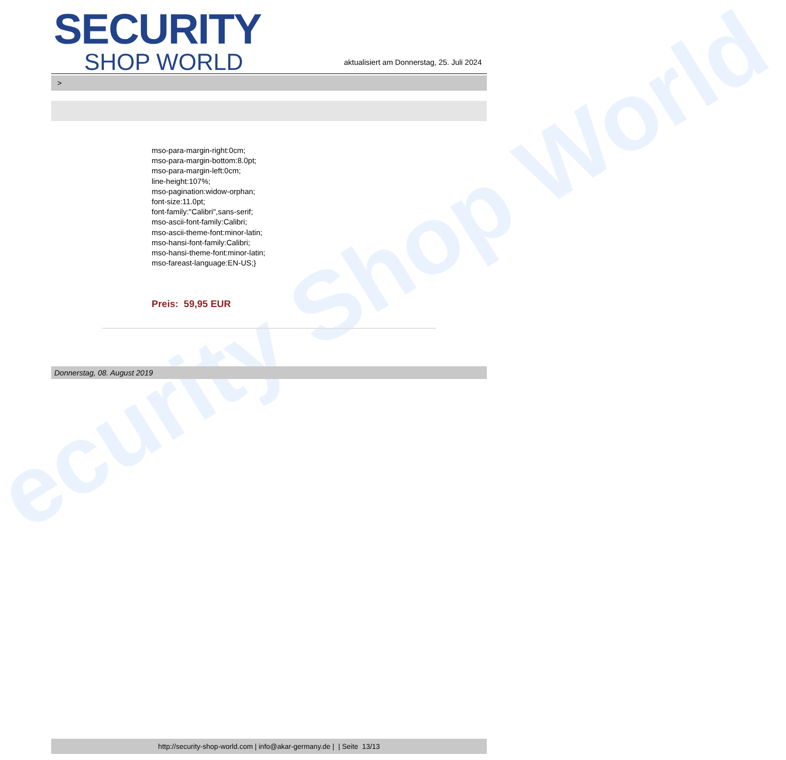ecurity Shop World
SECURITY
SHOP WORLD
aktualisiert am Donnerstag, 25. Juli 2024
>
mso-para-margin-right:0cm;
mso-para-margin-bottom:8.0pt;
mso-para-margin-left:0cm;
line-height:107%;
mso-pagination:widow-orphan;
font-size:11.0pt;
font-family:"Calibri",sans-serif;
mso-ascii-font-family:Calibri;
mso-ascii-theme-font:minor-latin;
mso-hansi-font-family:Calibri;
mso-hansi-theme-font:minor-latin;
mso-fareast-language:EN-US;}
Preis: 59,95 EUR
Donnerstag, 08. August 2019
http://security-shop-world.com | info@akar-germany.de | | Seite 13/13